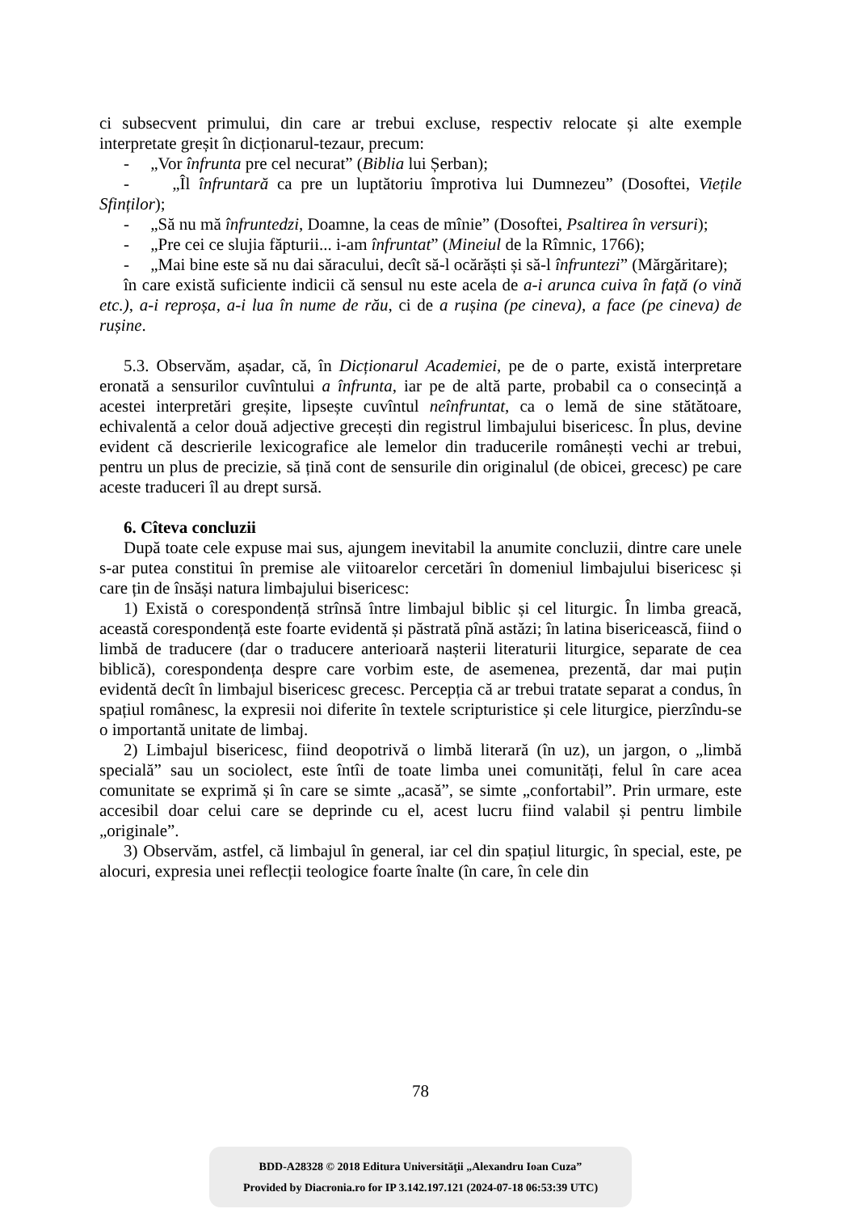ci subsecvent primului, din care ar trebui excluse, respectiv relocate și alte exemple interpretate greșit în dicționarul-tezaur, precum:
- „Vor înfrunta pre cel necurat” (Biblia lui Șerban);
- „Îl înfruntară ca pre un luptătoriu împrotiva lui Dumnezeu” (Dosoftei, Viețile Sfinților);
- „Să nu mă înfruntedzi, Doamne, la ceas de mînie” (Dosoftei, Psaltirea în versuri);
- „Pre cei ce slujia făpturii... i-am înfruntat” (Mineiul de la Rîmnic, 1766);
- „Mai bine este să nu dai săracului, decît să-l ocărăști și să-l înfruntezi” (Mărgăritare);
în care există suficiente indicii că sensul nu este acela de a-i arunca cuiva în față (o vină etc.), a-i reproșa, a-i lua în nume de rău, ci de a rușina (pe cineva), a face (pe cineva) de rușine.
5.3. Observăm, așadar, că, în Dicționarul Academiei, pe de o parte, există interpretare eronată a sensurilor cuvîntului a înfrunta, iar pe de altă parte, probabil ca o consecință a acestei interpretări greșite, lipsește cuvîntul neînfruntat, ca o lemă de sine stătătoare, echivalentă a celor două adjective grecești din registrul limbajului bisericesc. În plus, devine evident că descrierile lexicografice ale lemelor din traducerile românești vechi ar trebui, pentru un plus de precizie, să țină cont de sensurile din originalul (de obicei, grecesc) pe care aceste traduceri îl au drept sursă.
6. Cîteva concluzii
După toate cele expuse mai sus, ajungem inevitabil la anumite concluzii, dintre care unele s-ar putea constitui în premise ale viitoarelor cercetări în domeniul limbajului bisericesc și care țin de însăși natura limbajului bisericesc:
1) Există o corespondență strînsă între limbajul biblic și cel liturgic. În limba greacă, această corespondență este foarte evidentă și păstrată pînă astăzi; în latina bisericească, fiind o limbă de traducere (dar o traducere anterioară nașterii literaturii liturgice, separate de cea biblică), corespondența despre care vorbim este, de asemenea, prezentă, dar mai puțin evidentă decît în limbajul bisericesc grecesc. Percepția că ar trebui tratate separat a condus, în spațiul românesc, la expresii noi diferite în textele scripturistice și cele liturgice, pierzîndu-se o importantă unitate de limbaj.
2) Limbajul bisericesc, fiind deopotrivă o limbă literară (în uz), un jargon, o „limbă specială” sau un sociolect, este întîi de toate limba unei comunități, felul în care acea comunitate se exprimă și în care se simte „acasă”, se simte „confortabil”. Prin urmare, este accesibil doar celui care se deprinde cu el, acest lucru fiind valabil și pentru limbile „originale”.
3) Observăm, astfel, că limbajul în general, iar cel din spațiul liturgic, în special, este, pe alocuri, expresia unei reflecții teologice foarte înalte (în care, în cele din
78
BDD-A28328 © 2018 Editura Universităţii „Alexandru Ioan Cuza”
Provided by Diacronia.ro for IP 3.142.197.121 (2024-07-18 06:53:39 UTC)